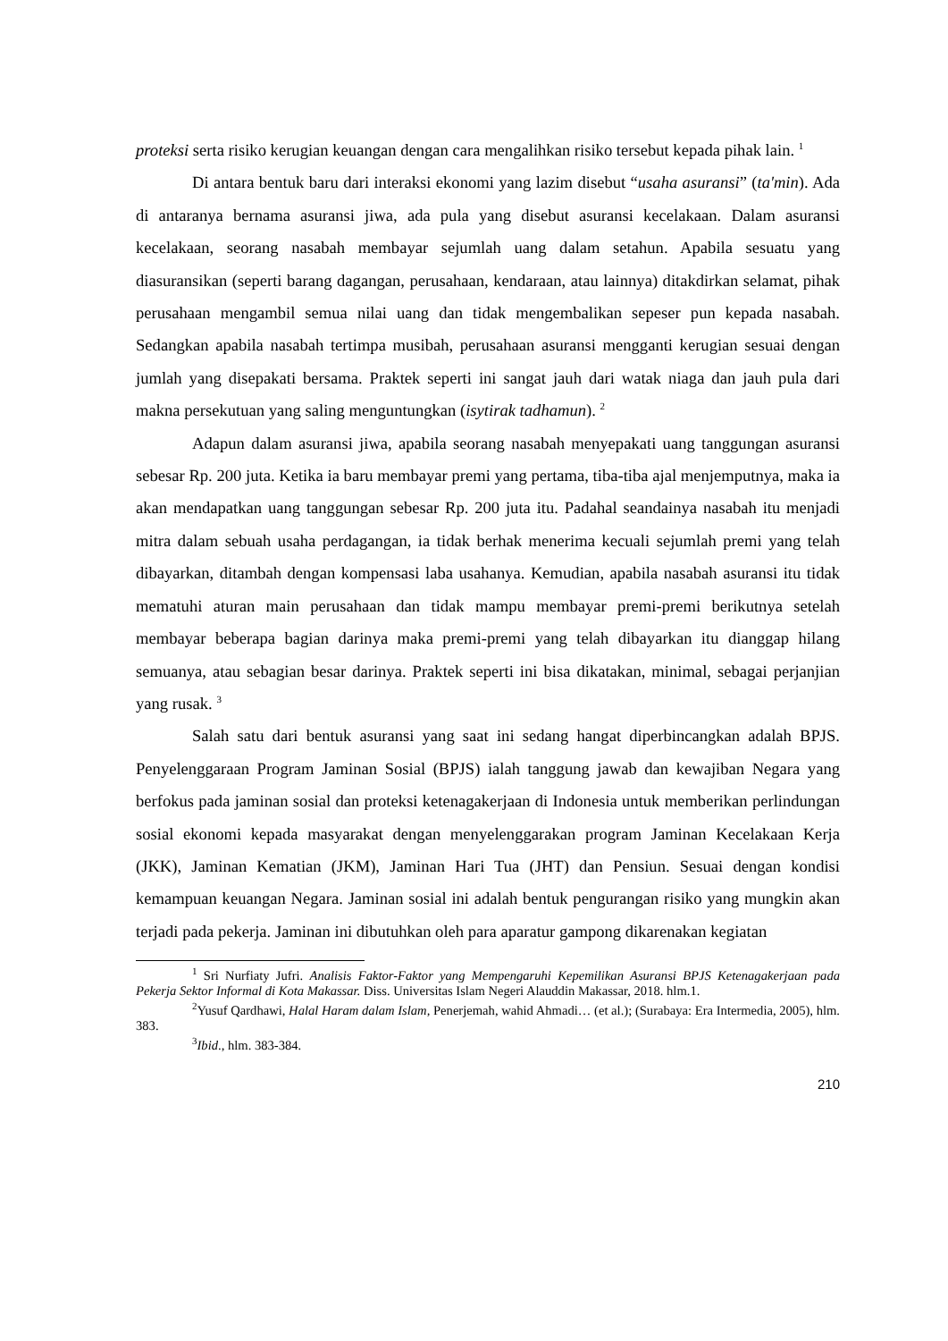proteksi serta risiko kerugian keuangan dengan cara mengalihkan risiko tersebut kepada pihak lain. <sup>1</sup>
Di antara bentuk baru dari interaksi ekonomi yang lazim disebut “usaha asuransi” (ta'min). Ada di antaranya bernama asuransi jiwa, ada pula yang disebut asuransi kecelakaan. Dalam asuransi kecelakaan, seorang nasabah membayar sejumlah uang dalam setahun. Apabila sesuatu yang diasuransikan (seperti barang dagangan, perusahaan, kendaraan, atau lainnya) ditakdirkan selamat, pihak perusahaan mengambil semua nilai uang dan tidak mengembalikan sepeser pun kepada nasabah. Sedangkan apabila nasabah tertimpa musibah, perusahaan asuransi mengganti kerugian sesuai dengan jumlah yang disepakati bersama. Praktek seperti ini sangat jauh dari watak niaga dan jauh pula dari makna persekutuan yang saling menguntungkan (isytirak tadhamun). <sup>2</sup>
Adapun dalam asuransi jiwa, apabila seorang nasabah menyepakati uang tanggungan asuransi sebesar Rp. 200 juta. Ketika ia baru membayar premi yang pertama, tiba-tiba ajal menjemputnya, maka ia akan mendapatkan uang tanggungan sebesar Rp. 200 juta itu. Padahal seandainya nasabah itu menjadi mitra dalam sebuah usaha perdagangan, ia tidak berhak menerima kecuali sejumlah premi yang telah dibayarkan, ditambah dengan kompensasi laba usahanya. Kemudian, apabila nasabah asuransi itu tidak mematuhi aturan main perusahaan dan tidak mampu membayar premi-premi berikutnya setelah membayar beberapa bagian darinya maka premi-premi yang telah dibayarkan itu dianggap hilang semuanya, atau sebagian besar darinya. Praktek seperti ini bisa dikatakan, minimal, sebagai perjanjian yang rusak. <sup>3</sup>
Salah satu dari bentuk asuransi yang saat ini sedang hangat diperbincangkan adalah BPJS. Penyelenggaraan Program Jaminan Sosial (BPJS) ialah tanggung jawab dan kewajiban Negara yang berfokus pada jaminan sosial dan proteksi ketenagakerjaan di Indonesia untuk memberikan perlindungan sosial ekonomi kepada masyarakat dengan menyelenggarakan program Jaminan Kecelakaan Kerja (JKK), Jaminan Kematian (JKM), Jaminan Hari Tua (JHT) dan Pensiun. Sesuai dengan kondisi kemampuan keuangan Negara. Jaminan sosial ini adalah bentuk pengurangan risiko yang mungkin akan terjadi pada pekerja. Jaminan ini dibutuhkan oleh para aparatur gampong dikarenakan kegiatan
<sup>1</sup> Sri Nurfiaty Jufri. Analisis Faktor-Faktor yang Mempengaruhi Kepemilikan Asuransi BPJS Ketenagakerjaan pada Pekerja Sektor Informal di Kota Makassar. Diss. Universitas Islam Negeri Alauddin Makassar, 2018. hlm.1.
<sup>2</sup> Yusuf Qardhawi, Halal Haram dalam Islam, Penerjemah, wahid Ahmadi… (et al.); (Surabaya: Era Intermedia, 2005), hlm. 383.
<sup>3</sup> Ibid., hlm. 383-384.
210